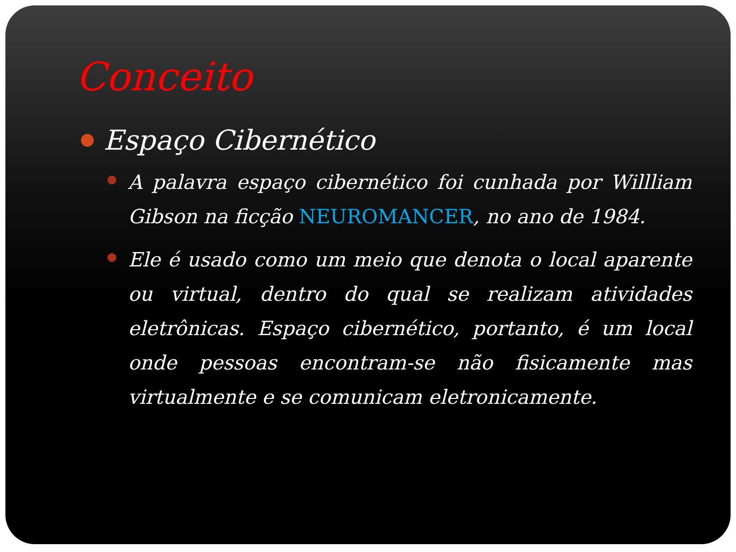Conceito
Espaço Cibernético
A palavra espaço cibernético foi cunhada por Willliam Gibson na ficção NEUROMANCER, no ano de 1984.
Ele é usado como um meio que denota o local aparente ou virtual, dentro do qual se realizam atividades eletrônicas. Espaço cibernético, portanto, é um local onde pessoas encontram-se não fisicamente mas virtualmente e se comunicam eletronicamente.